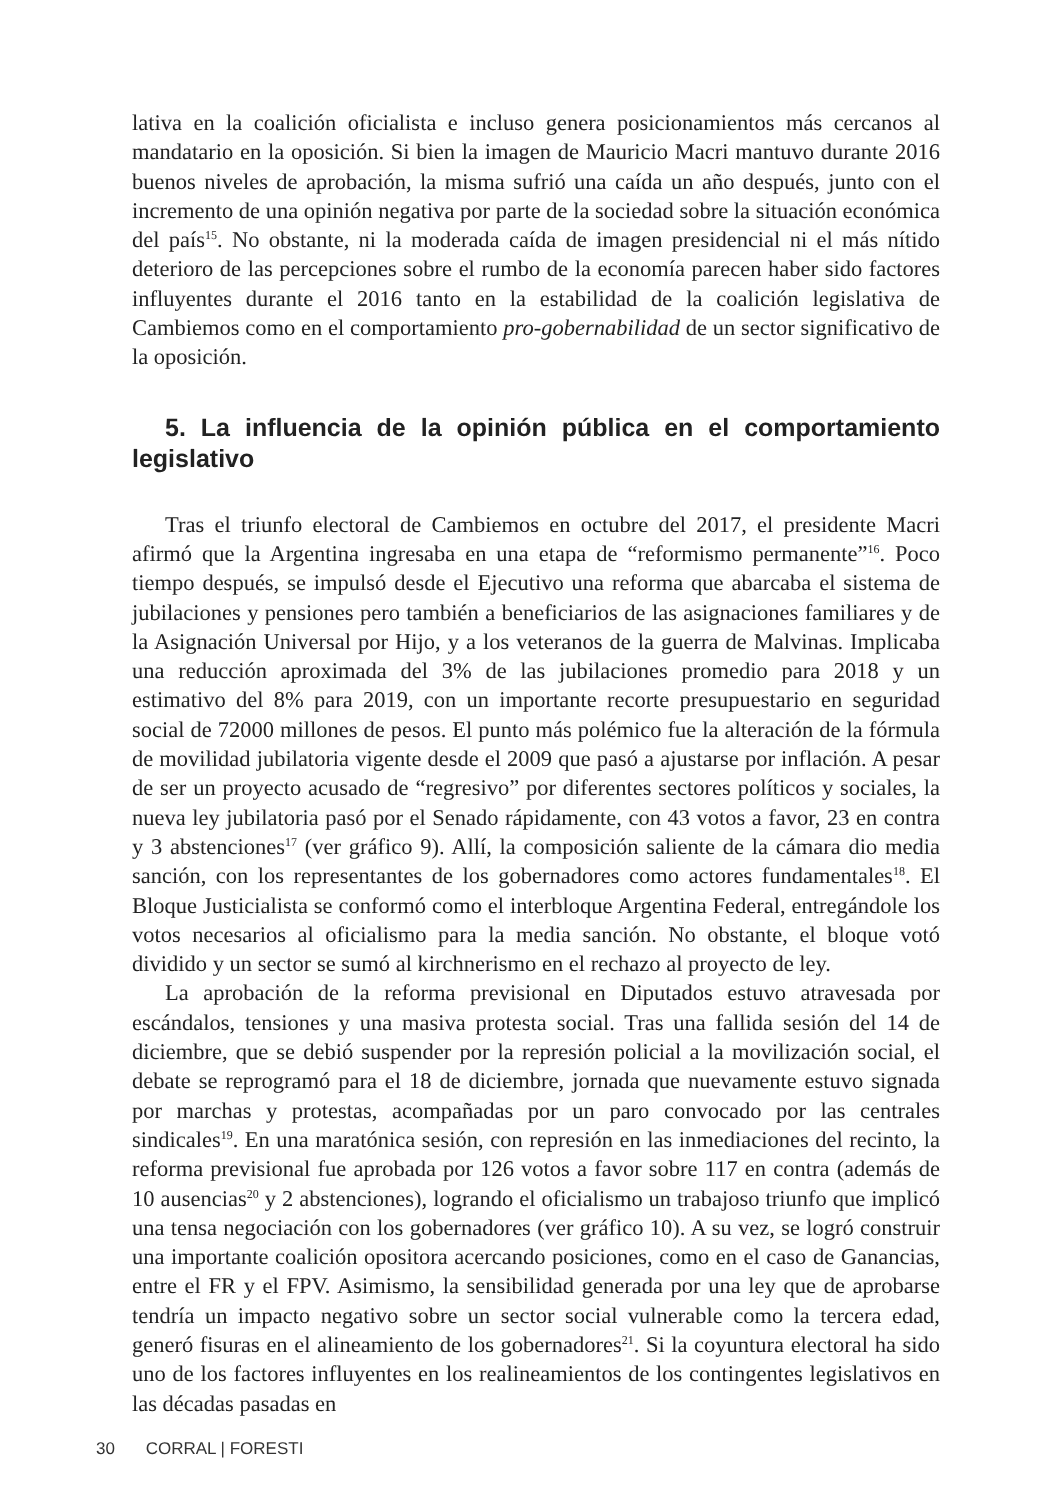lativa en la coalición oficialista e incluso genera posicionamientos más cercanos al mandatario en la oposición. Si bien la imagen de Mauricio Macri mantuvo durante 2016 buenos niveles de aprobación, la misma sufrió una caída un año después, junto con el incremento de una opinión negativa por parte de la sociedad sobre la situación económica del país<sup>15</sup>. No obstante, ni la moderada caída de imagen presidencial ni el más nítido deterioro de las percepciones sobre el rumbo de la economía parecen haber sido factores influyentes durante el 2016 tanto en la estabilidad de la coalición legislativa de Cambiemos como en el comportamiento pro-gobernabilidad de un sector significativo de la oposición.
5. La influencia de la opinión pública en el comportamiento legislativo
Tras el triunfo electoral de Cambiemos en octubre del 2017, el presidente Macri afirmó que la Argentina ingresaba en una etapa de “reformismo permanente”<sup>16</sup>. Poco tiempo después, se impulsó desde el Ejecutivo una reforma que abarcaba el sistema de jubilaciones y pensiones pero también a beneficiarios de las asignaciones familiares y de la Asignación Universal por Hijo, y a los veteranos de la guerra de Malvinas. Implicaba una reducción aproximada del 3% de las jubilaciones promedio para 2018 y un estimativo del 8% para 2019, con un importante recorte presupuestario en seguridad social de 72000 millones de pesos. El punto más polémico fue la alteración de la fórmula de movilidad jubilatoria vigente desde el 2009 que pasó a ajustarse por inflación. A pesar de ser un proyecto acusado de “regresivo” por diferentes sectores políticos y sociales, la nueva ley jubilatoria pasó por el Senado rápidamente, con 43 votos a favor, 23 en contra y 3 abstenciones<sup>17</sup> (ver gráfico 9). Allí, la composición saliente de la cámara dio media sanción, con los representantes de los gobernadores como actores fundamentales<sup>18</sup>. El Bloque Justicialista se conformó como el interbloque Argentina Federal, entregándole los votos necesarios al oficialismo para la media sanción. No obstante, el bloque votó dividido y un sector se sumó al kirchnerismo en el rechazo al proyecto de ley.
La aprobación de la reforma previsional en Diputados estuvo atravesada por escándalos, tensiones y una masiva protesta social. Tras una fallida sesión del 14 de diciembre, que se debió suspender por la represión policial a la movilización social, el debate se reprogramó para el 18 de diciembre, jornada que nuevamente estuvo signada por marchas y protestas, acompañadas por un paro convocado por las centrales sindicales<sup>19</sup>. En una maratónica sesión, con represión en las inmediaciones del recinto, la reforma previsional fue aprobada por 126 votos a favor sobre 117 en contra (además de 10 ausencias<sup>20</sup> y 2 abstenciones), logrando el oficialismo un trabajoso triunfo que implicó una tensa negociación con los gobernadores (ver gráfico 10). A su vez, se logró construir una importante coalición opositora acercando posiciones, como en el caso de Ganancias, entre el FR y el FPV. Asimismo, la sensibilidad generada por una ley que de aprobarse tendría un impacto negativo sobre un sector social vulnerable como la tercera edad, generó fisuras en el alineamiento de los gobernadores<sup>21</sup>. Si la coyuntura electoral ha sido uno de los factores influyentes en los realineamientos de los contingentes legislativos en las décadas pasadas en
30 CORRAL | FORESTI